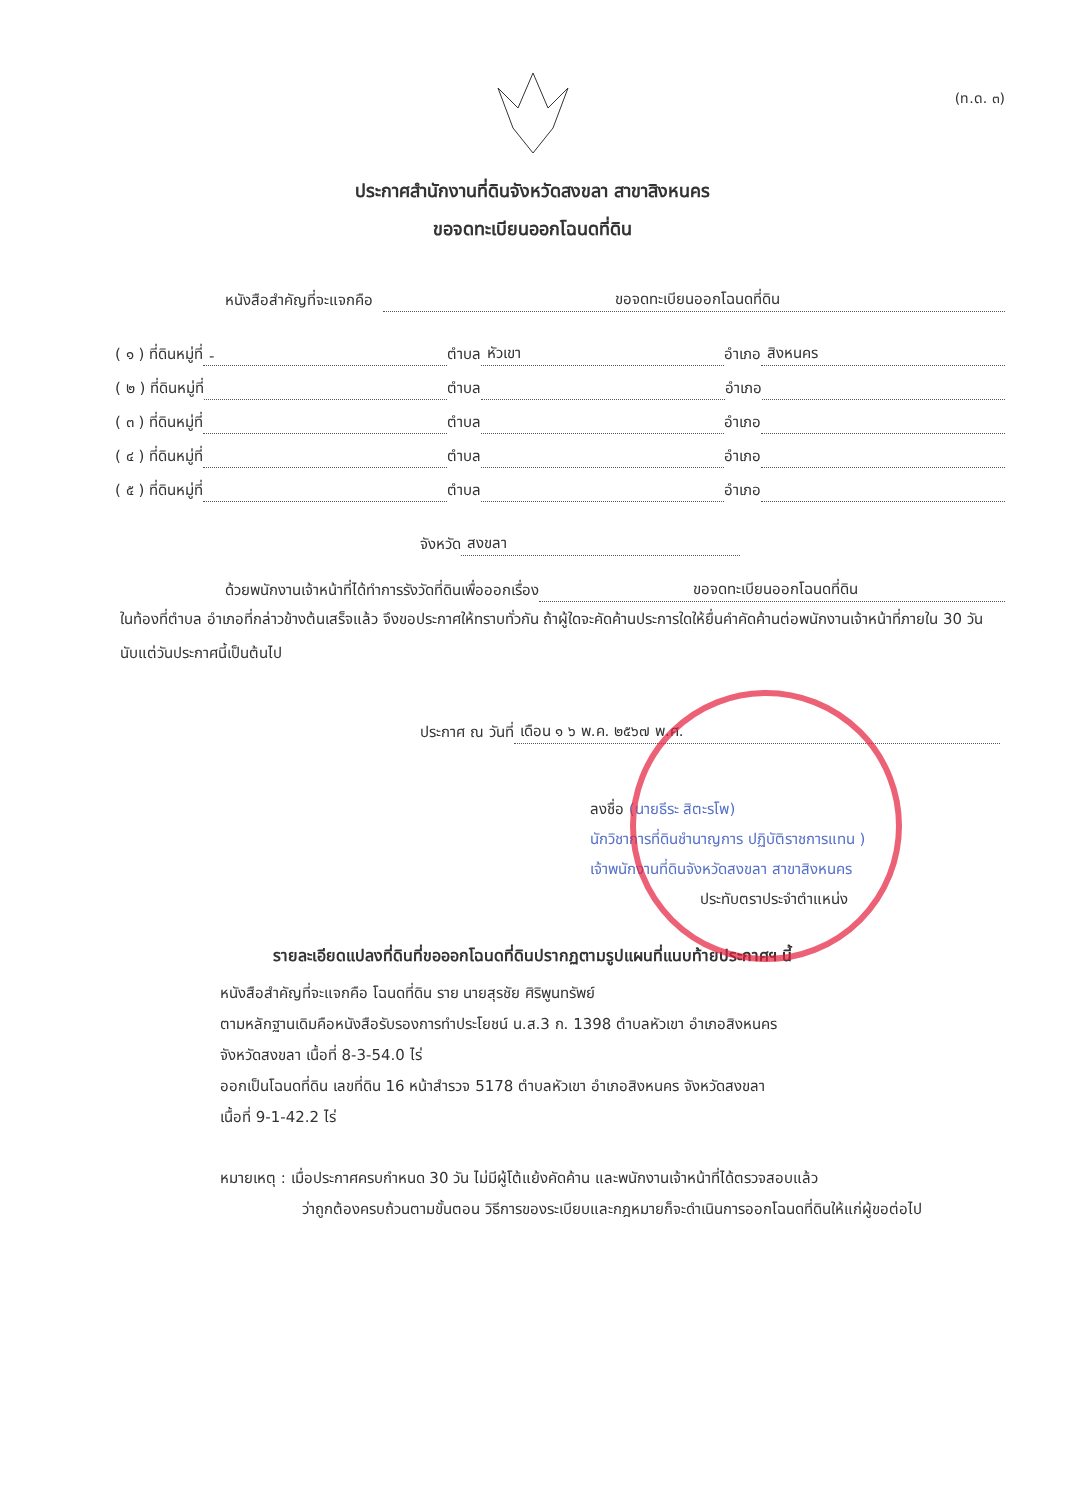(ท.ด. ๓)
ประกาศสำนักงานที่ดินจังหวัดสงขลา สาขาสิงหนคร
ขอจดทะเบียนออกโฉนดที่ดิน
หนังสือสำคัญที่จะแจกคือ ขอจดทะเบียนออกโฉนดที่ดิน
( ๑ ) ที่ดินหมู่ที่ - ตำบล หัวเขา อำเภอ สิงหนคร
( ๒ ) ที่ดินหมู่ที่ ตำบล อำเภอ
( ๓ ) ที่ดินหมู่ที่ ตำบล อำเภอ
( ๔ ) ที่ดินหมู่ที่ ตำบล อำเภอ
( ๕ ) ที่ดินหมู่ที่ ตำบล อำเภอ
จังหวัด สงขลา
ด้วยพนักงานเจ้าหน้าที่ได้ทำการรังวัดที่ดินเพื่อออกเรื่อง ขอจดทะเบียนออกโฉนดที่ดิน
ในท้องที่ตำบล อำเภอที่กล่าวข้างต้นเสร็จแล้ว จึงขอประกาศให้ทราบทั่วกัน ถ้าผู้ใดจะคัดค้านประการใดให้ยื่นคำคัดค้านต่อพนักงานเจ้าหน้าที่ภายใน 30 วัน นับแต่วันประกาศนี้เป็นต้นไป
ประกาศ ณ วันที่ เดือน ๑ ๖ พ.ค. ๒๕๖๗ พ.ศ.
ลงชื่อ (นายธีระ สิตะรโพ)
นักวิชาการที่ดินชำนาญการ ปฏิบัติราชการแทน )
เจ้าพนักงานที่ดินจังหวัดสงขลา สาขาสิงหนคร
ประทับตราประจำตำแหน่ง
รายละเอียดแปลงที่ดินที่ขอออกโฉนดที่ดินปรากฏตามรูปแผนที่แนบท้ายประกาศฯ นี้
หนังสือสำคัญที่จะแจกคือ โฉนดที่ดิน ราย นายสุรชัย ศิริพูนทรัพย์
ตามหลักฐานเดิมคือหนังสือรับรองการทำประโยชน์ น.ส.3 ก. 1398 ตำบลหัวเขา อำเภอสิงหนคร
จังหวัดสงขลา เนื้อที่ 8-3-54.0 ไร่
ออกเป็นโฉนดที่ดิน เลขที่ดิน 16 หน้าสำรวจ 5178 ตำบลหัวเขา อำเภอสิงหนคร จังหวัดสงขลา
เนื้อที่ 9-1-42.2 ไร่
หมายเหตุ : เมื่อประกาศครบกำหนด 30 วัน ไม่มีผู้โต้แย้งคัดค้าน และพนักงานเจ้าหน้าที่ได้ตรวจสอบแล้ว
ว่าถูกต้องครบถ้วนตามขั้นตอน วิธีการของระเบียบและกฎหมายก็จะดำเนินการออกโฉนดที่ดินให้แก่ผู้ขอต่อไป